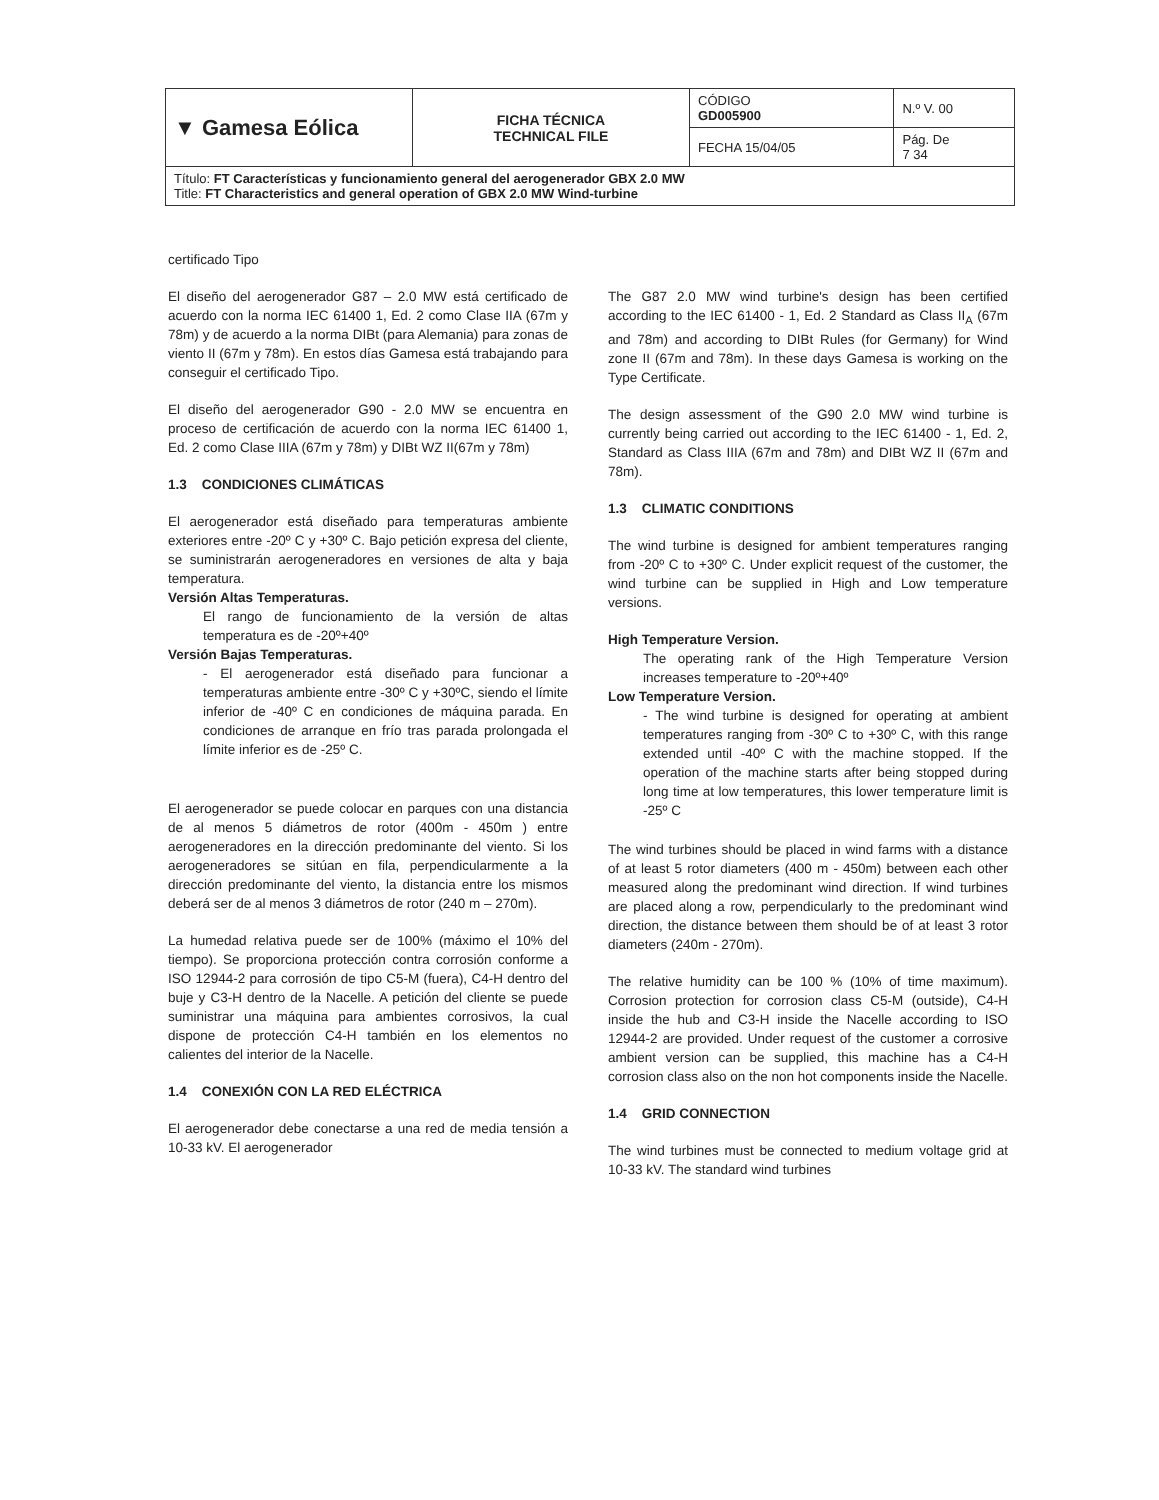| ▼ Gamesa Eólica | FICHA TÉCNICA TECHNICAL FILE | CÓDIGO GD005900 | N.º V. 00 |
| | | FECHA 15/04/05 | Pág. De 7 34 |
| Título: FT Características y funcionamiento general del aerogenerador GBX 2.0 MW Title: FT Characteristics and general operation of GBX 2.0 MW Wind-turbine | | | |
certificado Tipo
El diseño del aerogenerador G87 – 2.0 MW está certificado de acuerdo con la norma IEC 61400 1, Ed. 2 como Clase IIA (67m y 78m) y de acuerdo a la norma DIBt (para Alemania) para zonas de viento II (67m y 78m). En estos días Gamesa está trabajando para conseguir el certificado Tipo.
El diseño del aerogenerador G90 - 2.0 MW se encuentra en proceso de certificación de acuerdo con la norma IEC 61400 1, Ed. 2 como Clase IIIA (67m y 78m) y DIBt WZ II(67m y 78m)
1.3 CONDICIONES CLIMÁTICAS
El aerogenerador está diseñado para temperaturas ambiente exteriores entre -20º C y +30º C. Bajo petición expresa del cliente, se suministrarán aerogeneradores en versiones de alta y baja temperatura.
Versión Altas Temperaturas.
El rango de funcionamiento de la versión de altas temperatura es de -20º+40º
Versión Bajas Temperaturas.
- El aerogenerador está diseñado para funcionar a temperaturas ambiente entre -30º C y +30ºC, siendo el límite inferior de -40º C en condiciones de máquina parada. En condiciones de arranque en frío tras parada prolongada el límite inferior es de -25º C.
El aerogenerador se puede colocar en parques con una distancia de al menos 5 diámetros de rotor (400m - 450m ) entre aerogeneradores en la dirección predominante del viento. Si los aerogeneradores se sitúan en fila, perpendicularmente a la dirección predominante del viento, la distancia entre los mismos deberá ser de al menos 3 diámetros de rotor (240 m – 270m).
La humedad relativa puede ser de 100% (máximo el 10% del tiempo). Se proporciona protección contra corrosión conforme a ISO 12944-2 para corrosión de tipo C5-M (fuera), C4-H dentro del buje y C3-H dentro de la Nacelle. A petición del cliente se puede suministrar una máquina para ambientes corrosivos, la cual dispone de protección C4-H también en los elementos no calientes del interior de la Nacelle.
1.4 CONEXIÓN CON LA RED ELÉCTRICA
El aerogenerador debe conectarse a una red de media tensión a 10-33 kV. El aerogenerador
The G87 2.0 MW wind turbine's design has been certified according to the IEC 61400 - 1, Ed. 2 Standard as Class II<sub>A</sub> (67m and 78m) and according to DIBt Rules (for Germany) for Wind zone II (67m and 78m). In these days Gamesa is working on the Type Certificate.
The design assessment of the G90 2.0 MW wind turbine is currently being carried out according to the IEC 61400 - 1, Ed. 2, Standard as Class IIIA (67m and 78m) and DIBt WZ II (67m and 78m).
1.3 CLIMATIC CONDITIONS
The wind turbine is designed for ambient temperatures ranging from -20º C to +30º C. Under explicit request of the customer, the wind turbine can be supplied in High and Low temperature versions.
High Temperature Version.
The operating rank of the High Temperature Version increases temperature to -20º+40º
Low Temperature Version.
- The wind turbine is designed for operating at ambient temperatures ranging from -30º C to +30º C, with this range extended until -40º C with the machine stopped. If the operation of the machine starts after being stopped during long time at low temperatures, this lower temperature limit is -25º C
The wind turbines should be placed in wind farms with a distance of at least 5 rotor diameters (400 m - 450m) between each other measured along the predominant wind direction. If wind turbines are placed along a row, perpendicularly to the predominant wind direction, the distance between them should be of at least 3 rotor diameters (240m - 270m).
The relative humidity can be 100 % (10% of time maximum). Corrosion protection for corrosion class C5-M (outside), C4-H inside the hub and C3-H inside the Nacelle according to ISO 12944-2 are provided. Under request of the customer a corrosive ambient version can be supplied, this machine has a C4-H corrosion class also on the non hot components inside the Nacelle.
1.4 GRID CONNECTION
The wind turbines must be connected to medium voltage grid at 10-33 kV. The standard wind turbines